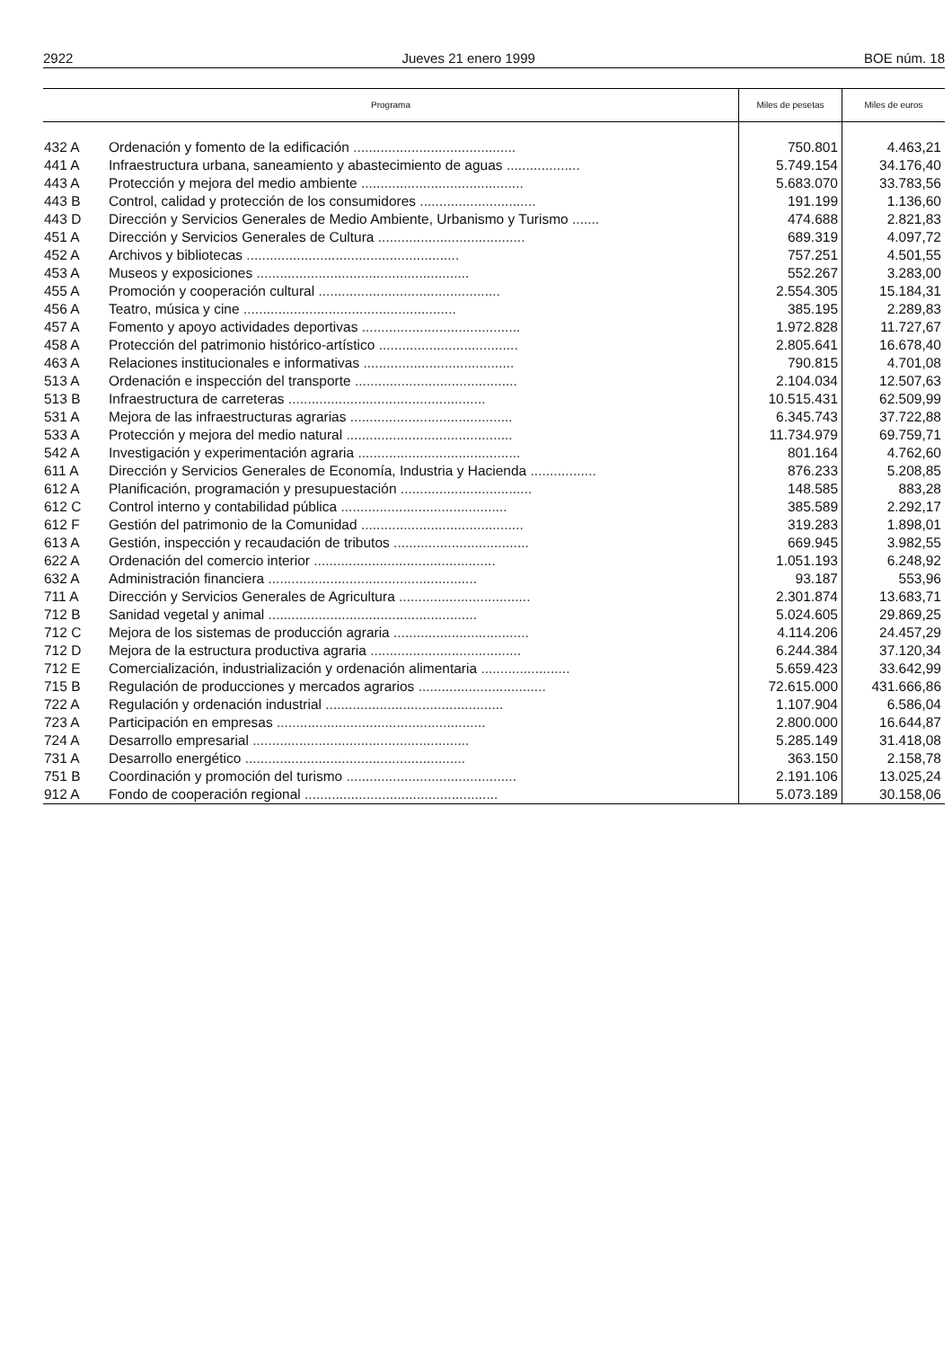2922 Jueves 21 enero 1999 BOE núm. 18
| Programa | | Miles de pesetas | Miles de euros |
| --- | --- | --- | --- |
| 432 A | Ordenación y fomento de la edificación .......................................... | 750.801 | 4.463,21 |
| 441 A | Infraestructura urbana, saneamiento y abastecimiento de aguas ................... | 5.749.154 | 34.176,40 |
| 443 A | Protección y mejora del medio ambiente .......................................... | 5.683.070 | 33.783,56 |
| 443 B | Control, calidad y protección de los consumidores .............................. | 191.199 | 1.136,60 |
| 443 D | Dirección y Servicios Generales de Medio Ambiente, Urbanismo y Turismo ....... | 474.688 | 2.821,83 |
| 451 A | Dirección y Servicios Generales de Cultura ...................................... | 689.319 | 4.097,72 |
| 452 A | Archivos y bibliotecas ....................................................... | 757.251 | 4.501,55 |
| 453 A | Museos y exposiciones ....................................................... | 552.267 | 3.283,00 |
| 455 A | Promoción y cooperación cultural ............................................... | 2.554.305 | 15.184,31 |
| 456 A | Teatro, música y cine ....................................................... | 385.195 | 2.289,83 |
| 457 A | Fomento y apoyo actividades deportivas ......................................... | 1.972.828 | 11.727,67 |
| 458 A | Protección del patrimonio histórico-artístico .................................... | 2.805.641 | 16.678,40 |
| 463 A | Relaciones institucionales e informativas ....................................... | 790.815 | 4.701,08 |
| 513 A | Ordenación e inspección del transporte .......................................... | 2.104.034 | 12.507,63 |
| 513 B | Infraestructura de carreteras ................................................... | 10.515.431 | 62.509,99 |
| 531 A | Mejora de las infraestructuras agrarias .......................................... | 6.345.743 | 37.722,88 |
| 533 A | Protección y mejora del medio natural ........................................... | 11.734.979 | 69.759,71 |
| 542 A | Investigación y experimentación agraria .......................................... | 801.164 | 4.762,60 |
| 611 A | Dirección y Servicios Generales de Economía, Industria y Hacienda ................. | 876.233 | 5.208,85 |
| 612 A | Planificación, programación y presupuestación .................................. | 148.585 | 883,28 |
| 612 C | Control interno y contabilidad pública ........................................... | 385.589 | 2.292,17 |
| 612 F | Gestión del patrimonio de la Comunidad .......................................... | 319.283 | 1.898,01 |
| 613 A | Gestión, inspección y recaudación de tributos ................................... | 669.945 | 3.982,55 |
| 622 A | Ordenación del comercio interior ............................................... | 1.051.193 | 6.248,92 |
| 632 A | Administración financiera ...................................................... | 93.187 | 553,96 |
| 711 A | Dirección y Servicios Generales de Agricultura .................................. | 2.301.874 | 13.683,71 |
| 712 B | Sanidad vegetal y animal ...................................................... | 5.024.605 | 29.869,25 |
| 712 C | Mejora de los sistemas de producción agraria ................................... | 4.114.206 | 24.457,29 |
| 712 D | Mejora de la estructura productiva agraria ....................................... | 6.244.384 | 37.120,34 |
| 712 E | Comercialización, industrialización y ordenación alimentaria ....................... | 5.659.423 | 33.642,99 |
| 715 B | Regulación de producciones y mercados agrarios ................................. | 72.615.000 | 431.666,86 |
| 722 A | Regulación y ordenación industrial .............................................. | 1.107.904 | 6.586,04 |
| 723 A | Participación en empresas ...................................................... | 2.800.000 | 16.644,87 |
| 724 A | Desarrollo empresarial ........................................................ | 5.285.149 | 31.418,08 |
| 731 A | Desarrollo energético ......................................................... | 363.150 | 2.158,78 |
| 751 B | Coordinación y promoción del turismo ............................................ | 2.191.106 | 13.025,24 |
| 912 A | Fondo de cooperación regional .................................................. | 5.073.189 | 30.158,06 |